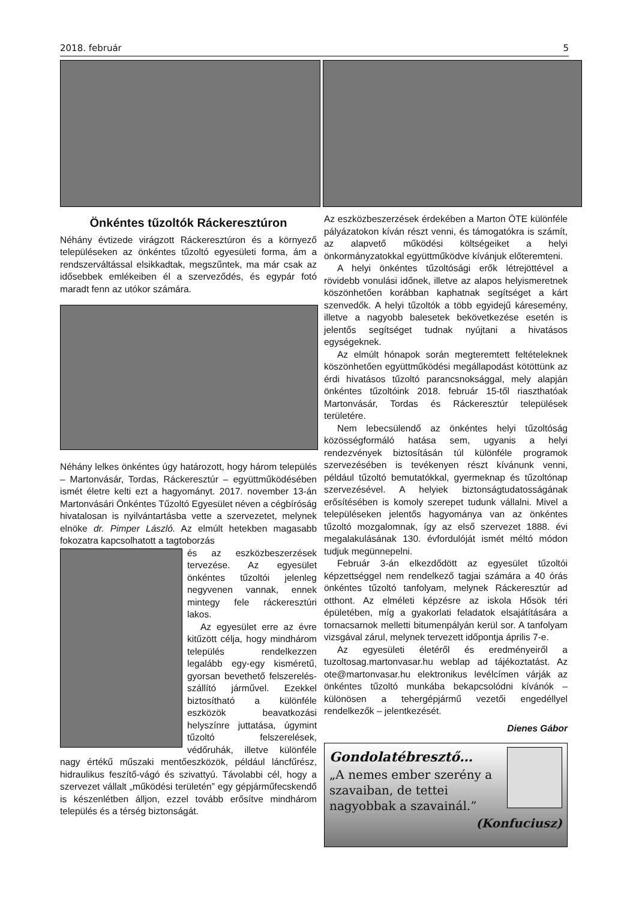2018. február 5
Önkéntes tűzoltók Ráckeresztúron
Néhány évtizede virágzott Ráckeresztúron és a környező településeken az önkéntes tűzoltó egyesületi forma, ám a rendszerváltással elsikkadtak, megszűntek, ma már csak az idősebbek emlékeiben él a szerveződés, és egypár fotó maradt fenn az utókor számára.
Néhány lelkes önkéntes úgy határozott, hogy három település – Martonvásár, Tordas, Ráckeresztúr – együttműködésében ismét életre kelti ezt a hagyományt. 2017. november 13-án Martonvásári Önkéntes Tűzoltó Egyesület néven a cégbíróság hivatalosan is nyilvántartásba vette a szervezetet, melynek elnöke dr. Pimper László. Az elmúlt hetekben magasabb fokozatra kapcsolhatott a tagtoborzás
és az eszközbeszerzések tervezése. Az egyesület önkéntes tűzoltói jelenleg negyvenen vannak, ennek mintegy fele ráckeresztúri lakos.
Az egyesület erre az évre kitűzött célja, hogy mindhárom település rendelkezzen legalább egy-egy kisméretű, gyorsan bevethető felszerelés-szállító járművel. Ezekkel biztosítható a különféle eszközök beavatkozási helyszínre juttatása, úgymint tűzoltó felszerelések, védőruhák, illetve különféle nagy értékű műszaki mentőeszközök, például láncfűrész, hidraulikus feszítő-vágó és szivattyú. Távolabbi cél, hogy a szervezet vállalt „működési területén” egy gépjárműfecskendő is készenlétben álljon, ezzel tovább erősítve mindhárom település és a térség biztonságát.
Az eszközbeszerzések érdekében a Marton ÖTE különféle pályázatokon kíván részt venni, és támogatókra is számít, az alapvető működési költségeiket a helyi önkormányzatokkal együttműködve kívánjuk előteremteni.
A helyi önkéntes tűzoltósági erők létrejöttével a rövidebb vonulási időnek, illetve az alapos helyismeretnek köszönhetően korábban kaphatnak segítséget a kárt szenvedők. A helyi tűzoltók a több egyidejű káresemény, illetve a nagyobb balesetek bekövetkezése esetén is jelentős segítséget tudnak nyújtani a hivatásos egységeknek.
Az elmúlt hónapok során megteremtett feltételeknek köszönhetően együttműködési megállapodást kötöttünk az érdi hivatásos tűzoltó parancsnoksággal, mely alapján önkéntes tűzoltóink 2018. február 15-től riaszthatóak Martonvásár, Tordas és Ráckeresztúr települések területére.
Nem lebecsülendő az önkéntes helyi tűzoltóság közösségformáló hatása sem, ugyanis a helyi rendezvények biztosításán túl különféle programok szervezésében is tevékenyen részt kívánunk venni, például tűzoltó bemutatókkal, gyermeknap és tűzoltónap szervezésével. A helyiek biztonságtudatosságának erősítésében is komoly szerepet tudunk vállalni. Mivel a településeken jelentős hagyománya van az önkéntes tűzoltó mozgalomnak, így az első szervezet 1888. évi megalakulásának 130. évfordulóját ismét méltó módon tudjuk megünnepelni.
Február 3-án elkezdődött az egyesület tűzoltói képzettséggel nem rendelkező tagjai számára a 40 órás önkéntes tűzoltó tanfolyam, melynek Ráckeresztúr ad otthont. Az elméleti képzésre az iskola Hősök téri épületében, míg a gyakorlati feladatok elsajátítására a tornacsarnok melletti bitumenpályán kerül sor. A tanfolyam vizsgával zárul, melynek tervezett időpontja április 7-e.
Az egyesületi életéről és eredményeiről a tuzoltosag.martonvasar.hu weblap ad tájékoztatást. Az ote@martonvasar.hu elektronikus levélcímen várják az önkéntes tűzoltó munkába bekapcsolódni kívánók – különösen a tehergépjármű vezetői engedéllyel rendelkezők – jelentkezését.
Dienes Gábor
Gondolatébresztő…
„A nemes ember szerény a szavaiban, de tettei nagyobbak a szavainál.”
(Konfuciusz)